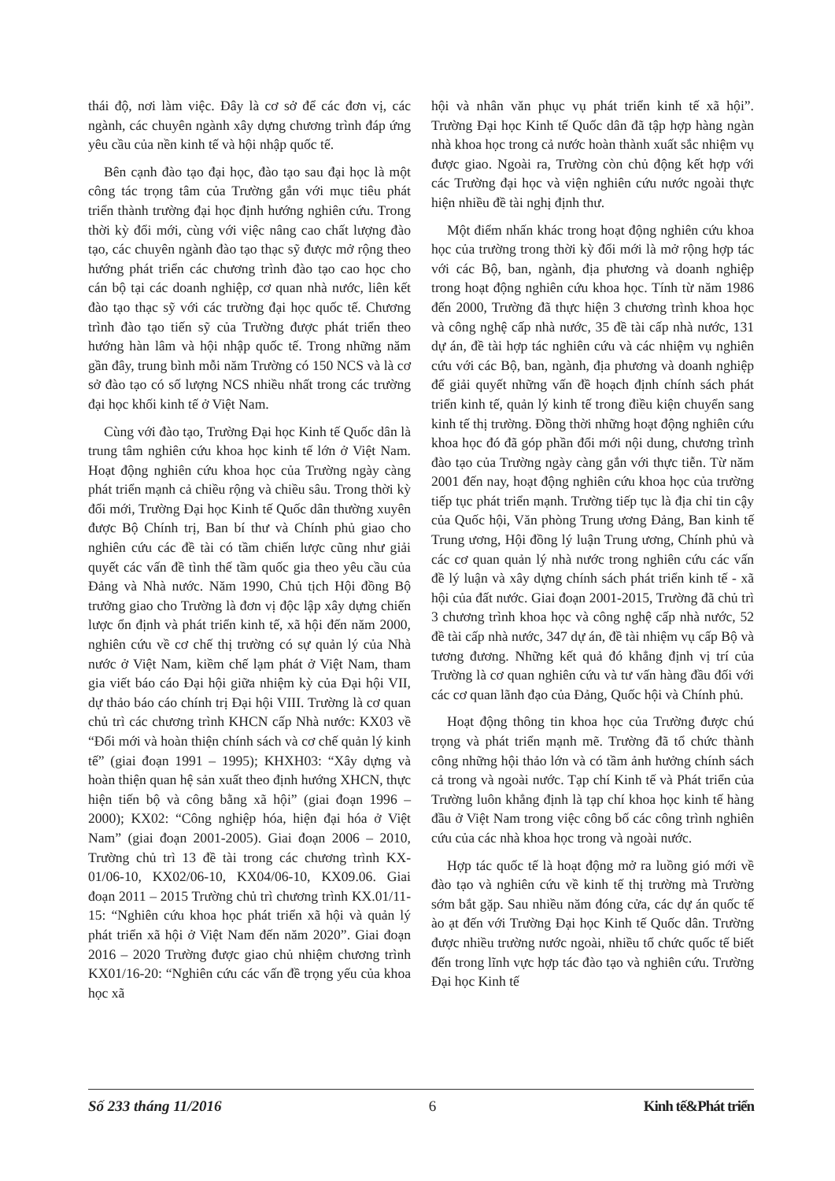thái độ, nơi làm việc. Đây là cơ sở để các đơn vị, các ngành, các chuyên ngành xây dựng chương trình đáp ứng yêu cầu của nền kinh tế và hội nhập quốc tế.
Bên cạnh đào tạo đại học, đào tạo sau đại học là một công tác trọng tâm của Trường gắn với mục tiêu phát triển thành trường đại học định hướng nghiên cứu. Trong thời kỳ đổi mới, cùng với việc nâng cao chất lượng đào tạo, các chuyên ngành đào tạo thạc sỹ được mở rộng theo hướng phát triển các chương trình đào tạo cao học cho cán bộ tại các doanh nghiệp, cơ quan nhà nước, liên kết đào tạo thạc sỹ với các trường đại học quốc tế. Chương trình đào tạo tiến sỹ của Trường được phát triển theo hướng hàn lâm và hội nhập quốc tế. Trong những năm gần đây, trung bình mỗi năm Trường có 150 NCS và là cơ sở đào tạo có số lượng NCS nhiều nhất trong các trường đại học khối kinh tế ở Việt Nam.
Cùng với đào tạo, Trường Đại học Kinh tế Quốc dân là trung tâm nghiên cứu khoa học kinh tế lớn ở Việt Nam. Hoạt động nghiên cứu khoa học của Trường ngày càng phát triển mạnh cả chiều rộng và chiều sâu. Trong thời kỳ đổi mới, Trường Đại học Kinh tế Quốc dân thường xuyên được Bộ Chính trị, Ban bí thư và Chính phủ giao cho nghiên cứu các đề tài có tầm chiến lược cũng như giải quyết các vấn đề tình thế tầm quốc gia theo yêu cầu của Đảng và Nhà nước. Năm 1990, Chủ tịch Hội đồng Bộ trưởng giao cho Trường là đơn vị độc lập xây dựng chiến lược ổn định và phát triển kinh tế, xã hội đến năm 2000, nghiên cứu về cơ chế thị trường có sự quản lý của Nhà nước ở Việt Nam, kiềm chế lạm phát ở Việt Nam, tham gia viết báo cáo Đại hội giữa nhiệm kỳ của Đại hội VII, dự thảo báo cáo chính trị Đại hội VIII. Trường là cơ quan chủ trì các chương trình KHCN cấp Nhà nước: KX03 về “Đổi mới và hoàn thiện chính sách và cơ chế quản lý kinh tế” (giai đoạn 1991 – 1995); KHXH03: “Xây dựng và hoàn thiện quan hệ sản xuất theo định hướng XHCN, thực hiện tiến bộ và công bằng xã hội” (giai đoạn 1996 – 2000); KX02: “Công nghiệp hóa, hiện đại hóa ở Việt Nam” (giai đoạn 2001-2005). Giai đoạn 2006 – 2010, Trường chủ trì 13 đề tài trong các chương trình KX-01/06-10, KX02/06-10, KX04/06-10, KX09.06. Giai đoạn 2011 – 2015 Trường chủ trì chương trình KX.01/11-15: “Nghiên cứu khoa học phát triển xã hội và quản lý phát triển xã hội ở Việt Nam đến năm 2020”. Giai đoạn 2016 – 2020 Trường được giao chủ nhiệm chương trình KX01/16-20: “Nghiên cứu các vấn đề trọng yếu của khoa học xã
hội và nhân văn phục vụ phát triển kinh tế xã hội”. Trường Đại học Kinh tế Quốc dân đã tập hợp hàng ngàn nhà khoa học trong cả nước hoàn thành xuất sắc nhiệm vụ được giao. Ngoài ra, Trường còn chủ động kết hợp với các Trường đại học và viện nghiên cứu nước ngoài thực hiện nhiều đề tài nghị định thư.
Một điểm nhấn khác trong hoạt động nghiên cứu khoa học của trường trong thời kỳ đổi mới là mở rộng hợp tác với các Bộ, ban, ngành, địa phương và doanh nghiệp trong hoạt động nghiên cứu khoa học. Tính từ năm 1986 đến 2000, Trường đã thực hiện 3 chương trình khoa học và công nghệ cấp nhà nước, 35 đề tài cấp nhà nước, 131 dự án, đề tài hợp tác nghiên cứu và các nhiệm vụ nghiên cứu với các Bộ, ban, ngành, địa phương và doanh nghiệp để giải quyết những vấn đề hoạch định chính sách phát triển kinh tế, quản lý kinh tế trong điều kiện chuyển sang kinh tế thị trường. Đồng thời những hoạt động nghiên cứu khoa học đó đã góp phần đổi mới nội dung, chương trình đào tạo của Trường ngày càng gắn với thực tiễn. Từ năm 2001 đến nay, hoạt động nghiên cứu khoa học của trường tiếp tục phát triển mạnh. Trường tiếp tục là địa chỉ tin cậy của Quốc hội, Văn phòng Trung ương Đảng, Ban kinh tế Trung ương, Hội đồng lý luận Trung ương, Chính phủ và các cơ quan quản lý nhà nước trong nghiên cứu các vấn đề lý luận và xây dựng chính sách phát triển kinh tế - xã hội của đất nước. Giai đoạn 2001-2015, Trường đã chủ trì 3 chương trình khoa học và công nghệ cấp nhà nước, 52 đề tài cấp nhà nước, 347 dự án, đề tài nhiệm vụ cấp Bộ và tương đương. Những kết quả đó khẳng định vị trí của Trường là cơ quan nghiên cứu và tư vấn hàng đầu đối với các cơ quan lãnh đạo của Đảng, Quốc hội và Chính phủ.
Hoạt động thông tin khoa học của Trường được chú trọng và phát triển mạnh mẽ. Trường đã tổ chức thành công những hội thảo lớn và có tầm ảnh hưởng chính sách cả trong và ngoài nước. Tạp chí Kinh tế và Phát triển của Trường luôn khẳng định là tạp chí khoa học kinh tế hàng đầu ở Việt Nam trong việc công bố các công trình nghiên cứu của các nhà khoa học trong và ngoài nước.
Hợp tác quốc tế là hoạt động mở ra luồng gió mới về đào tạo và nghiên cứu về kinh tế thị trường mà Trường sớm bắt gặp. Sau nhiều năm đóng cửa, các dự án quốc tế ào ạt đến với Trường Đại học Kinh tế Quốc dân. Trường được nhiều trường nước ngoài, nhiều tổ chức quốc tế biết đến trong lĩnh vực hợp tác đào tạo và nghiên cứu. Trường Đại học Kinh tế
Số 233 tháng 11/2016 6 Kinh tế&Phát triển